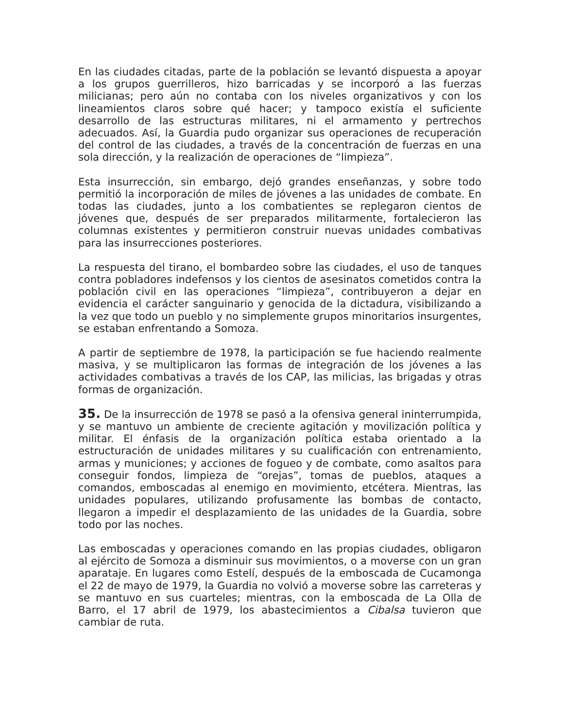En las ciudades citadas, parte de la población se levantó dispuesta a apoyar a los grupos guerrilleros, hizo barricadas y se incorporó a las fuerzas milicianas; pero aún no contaba con los niveles organizativos y con los lineamientos claros sobre qué hacer; y tampoco existía el suficiente desarrollo de las estructuras militares, ni el armamento y pertrechos adecuados. Así, la Guardia pudo organizar sus operaciones de recuperación del control de las ciudades, a través de la concentración de fuerzas en una sola dirección, y la realización de operaciones de “limpieza”.
Esta insurrección, sin embargo, dejó grandes enseñanzas, y sobre todo permitió la incorporación de miles de jóvenes a las unidades de combate. En todas las ciudades, junto a los combatientes se replegaron cientos de jóvenes que, después de ser preparados militarmente, fortalecieron las columnas existentes y permitieron construir nuevas unidades combativas para las insurrecciones posteriores.
La respuesta del tirano, el bombardeo sobre las ciudades, el uso de tanques contra pobladores indefensos y los cientos de asesinatos cometidos contra la población civil en las operaciones “limpieza”, contribuyeron a dejar en evidencia el carácter sanguinario y genocida de la dictadura, visibilizando a la vez que todo un pueblo y no simplemente grupos minoritarios insurgentes, se estaban enfrentando a Somoza.
A partir de septiembre de 1978, la participación se fue haciendo realmente masiva, y se multiplicaron las formas de integración de los jóvenes a las actividades combativas a través de los CAP, las milicias, las brigadas y otras formas de organización.
35. De la insurrección de 1978 se pasó a la ofensiva general ininterrumpida, y se mantuvo un ambiente de creciente agitación y movilización política y militar. El énfasis de la organización política estaba orientado a la estructuración de unidades militares y su cualificación con entrenamiento, armas y municiones; y acciones de fogueo y de combate, como asaltos para conseguir fondos, limpieza de “orejas”, tomas de pueblos, ataques a comandos, emboscadas al enemigo en movimiento, etcétera. Mientras, las unidades populares, utilizando profusamente las bombas de contacto, llegaron a impedir el desplazamiento de las unidades de la Guardia, sobre todo por las noches.
Las emboscadas y operaciones comando en las propias ciudades, obligaron al ejército de Somoza a disminuir sus movimientos, o a moverse con un gran aparataje. En lugares como Estelí, después de la emboscada de Cucamonga el 22 de mayo de 1979, la Guardia no volvió a moverse sobre las carreteras y se mantuvo en sus cuarteles; mientras, con la emboscada de La Olla de Barro, el 17 abril de 1979, los abastecimientos a Cibalsa tuvieron que cambiar de ruta.